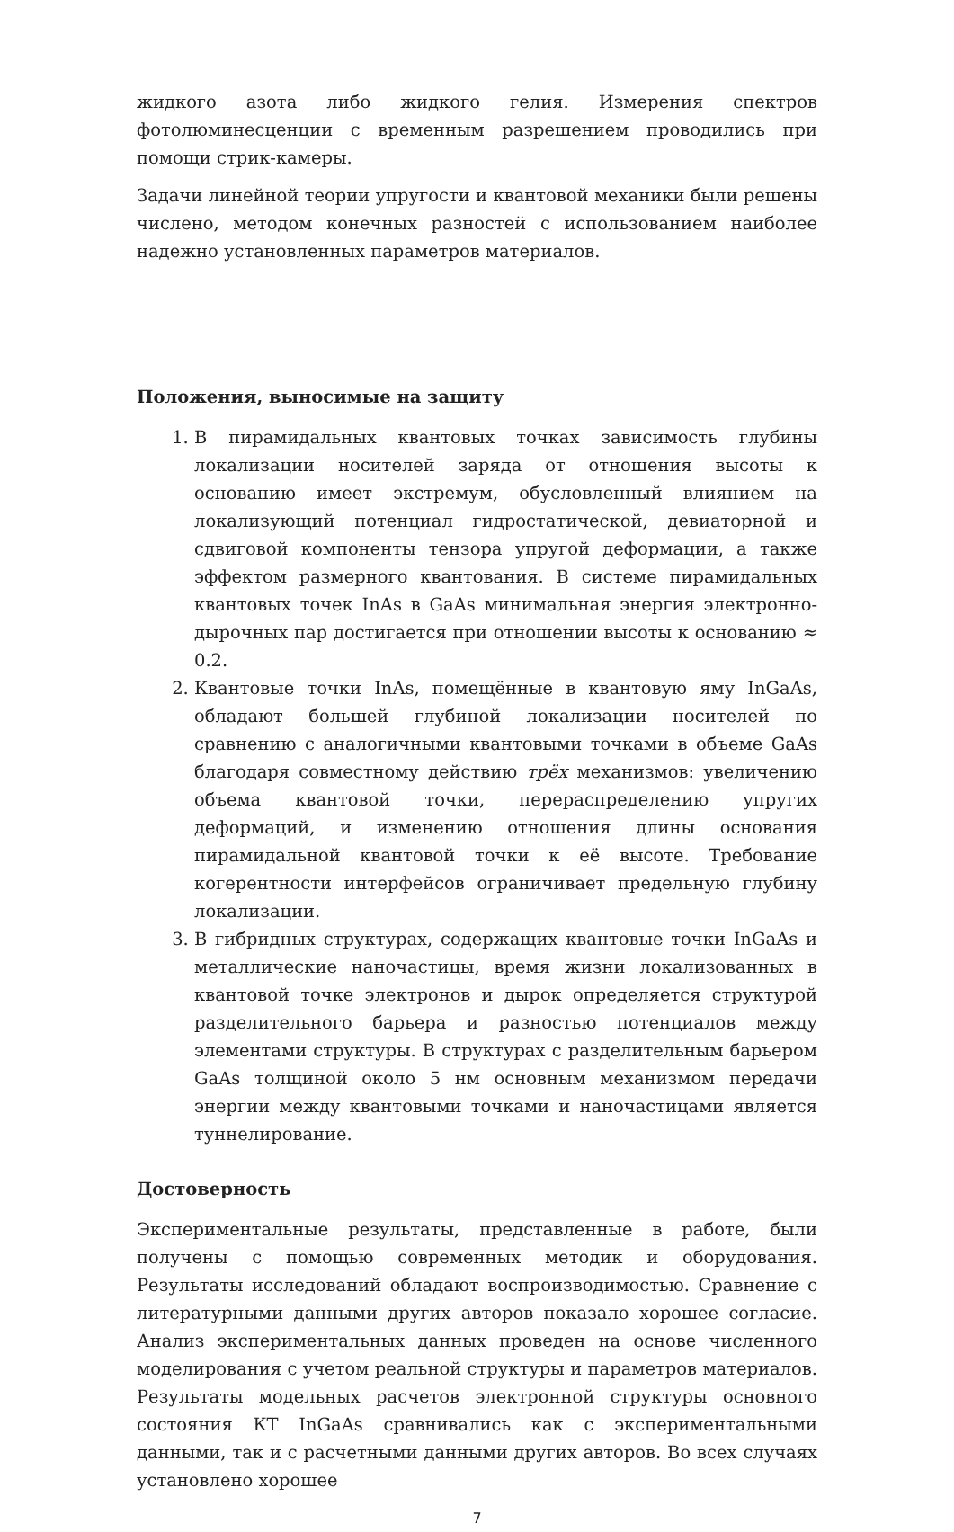жидкого азота либо жидкого гелия. Измерения спектров фотолюминесценции с временным разрешением проводились при помощи стрик-камеры.
Задачи линейной теории упругости и квантовой механики были решены числено, методом конечных разностей с использованием наиболее надежно установленных параметров материалов.
Положения, выносимые на защиту
1. В пирамидальных квантовых точках зависимость глубины локализации носителей заряда от отношения высоты к основанию имеет экстремум, обусловленный влиянием на локализующий потенциал гидростатической, девиаторной и сдвиговой компоненты тензора упругой деформации, а также эффектом размерного квантования. В системе пирамидальных квантовых точек InAs в GaAs минимальная энергия электронно-дырочных пар достигается при отношении высоты к основанию ≈ 0.2.
2. Квантовые точки InAs, помещённые в квантовую яму InGaAs, обладают большей глубиной локализации носителей по сравнению с аналогичными квантовыми точками в объеме GaAs благодаря совместному действию трёх механизмов: увеличению объема квантовой точки, перераспределению упругих деформаций, и изменению отношения длины основания пирамидальной квантовой точки к её высоте. Требование когерентности интерфейсов ограничивает предельную глубину локализации.
3. В гибридных структурах, содержащих квантовые точки InGaAs и металлические наночастицы, время жизни локализованных в квантовой точке электронов и дырок определяется структурой разделительного барьера и разностью потенциалов между элементами структуры. В структурах с разделительным барьером GaAs толщиной около 5 нм основным механизмом передачи энергии между квантовыми точками и наночастицами является туннелирование.
Достоверность
Экспериментальные результаты, представленные в работе, были получены с помощью современных методик и оборудования. Результаты исследований обладают воспроизводимостью. Сравнение с литературными данными других авторов показало хорошее согласие. Анализ экспериментальных данных проведен на основе численного моделирования с учетом реальной структуры и параметров материалов. Результаты модельных расчетов электронной структуры основного состояния КТ InGaAs сравнивались как с экспериментальными данными, так и с расчетными данными других авторов. Во всех случаях установлено хорошее
7